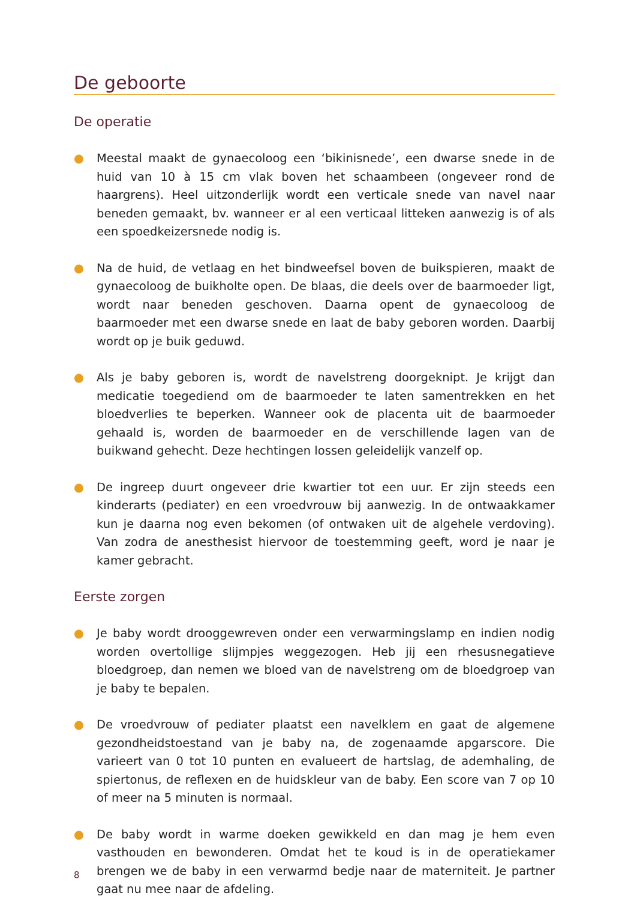De geboorte
De operatie
● Meestal maakt de gynaecoloog een ‘bikinisnede’, een dwarse snede in de huid van 10 à 15 cm vlak boven het schaambeen (ongeveer rond de haargrens). Heel uitzonderlijk wordt een verticale snede van navel naar beneden gemaakt, bv. wanneer er al een verticaal litteken aanwezig is of als een spoedkeizersnede nodig is.
● Na de huid, de vetlaag en het bindweefsel boven de buikspieren, maakt de gynaecoloog de buikholte open. De blaas, die deels over de baarmoeder ligt, wordt naar beneden geschoven. Daarna opent de gynaecoloog de baarmoeder met een dwarse snede en laat de baby geboren worden. Daarbij wordt op je buik geduwd.
● Als je baby geboren is, wordt de navelstreng doorgeknipt. Je krijgt dan medicatie toegediend om de baarmoeder te laten samentrekken en het bloedverlies te beperken. Wanneer ook de placenta uit de baarmoeder gehaald is, worden de baarmoeder en de verschillende lagen van de buikwand gehecht. Deze hechtingen lossen geleidelijk vanzelf op.
● De ingreep duurt ongeveer drie kwartier tot een uur. Er zijn steeds een kinderarts (pediater) en een vroedvrouw bij aanwezig. In de ontwaakkamer kun je daarna nog even bekomen (of ontwaken uit de algehele verdoving). Van zodra de anesthesist hiervoor de toestemming geeft, word je naar je kamer gebracht.
Eerste zorgen
● Je baby wordt drooggewreven onder een verwarmingslamp en indien nodig worden overtollige slijmpjes weggezogen. Heb jij een rhesusnegatieve bloedgroep, dan nemen we bloed van de navelstreng om de bloedgroep van je baby te bepalen.
● De vroedvrouw of pediater plaatst een navelklem en gaat de algemene gezondheidstoestand van je baby na, de zogenaamde apgarscore. Die varieert van 0 tot 10 punten en evalueert de hartslag, de ademhaling, de spiertonus, de reflexen en de huidskleur van de baby. Een score van 7 op 10 of meer na 5 minuten is normaal.
● De baby wordt in warme doeken gewikkeld en dan mag je hem even vasthouden en bewonderen. Omdat het te koud is in de operatiekamer brengen we de baby in een verwarmd bedje naar de materniteit. Je partner gaat nu mee naar de afdeling.
8